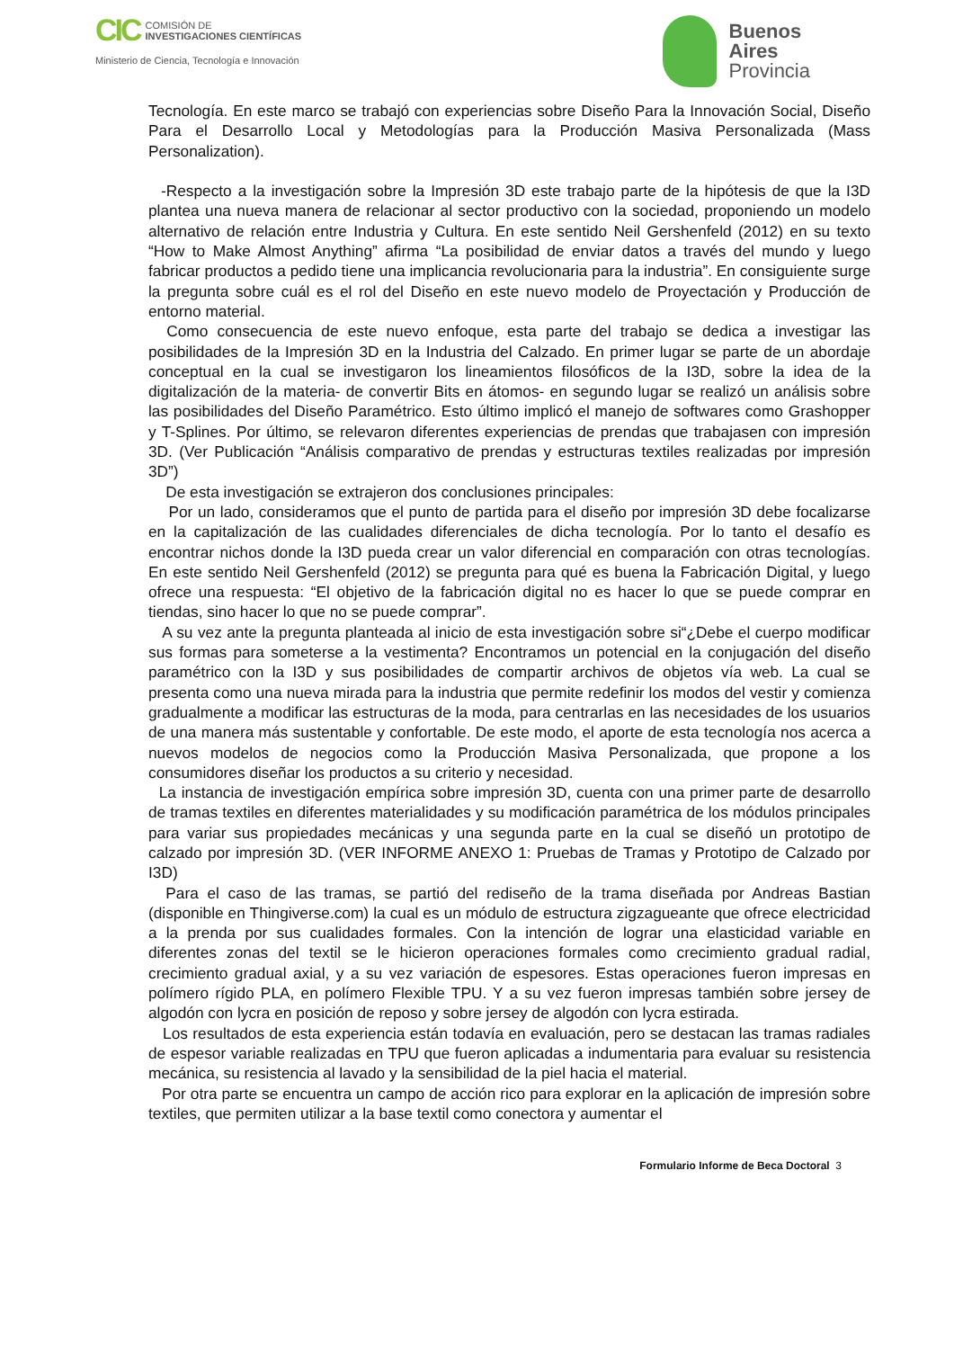CIC COMISIÓN DE
INVESTIGACIONES CIENTÍFICAS
Ministerio de Ciencia, Tecnología e Innovación
Buenos
Aires
Provincia
Tecnología. En este marco se trabajó con experiencias sobre Diseño Para la Innovación Social, Diseño Para el Desarrollo Local y Metodologías para la Producción Masiva Personalizada (Mass Personalization).
-Respecto a la investigación sobre la Impresión 3D este trabajo parte de la hipótesis de que la I3D plantea una nueva manera de relacionar al sector productivo con la sociedad, proponiendo un modelo alternativo de relación entre Industria y Cultura. En este sentido Neil Gershenfeld (2012) en su texto “How to Make Almost Anything” afirma “La posibilidad de enviar datos a través del mundo y luego fabricar productos a pedido tiene una implicancia revolucionaria para la industria”. En consiguiente surge la pregunta sobre cuál es el rol del Diseño en este nuevo modelo de Proyectación y Producción de entorno material.
Como consecuencia de este nuevo enfoque, esta parte del trabajo se dedica a investigar las posibilidades de la Impresión 3D en la Industria del Calzado. En primer lugar se parte de un abordaje conceptual en la cual se investigaron los lineamientos filosóficos de la I3D, sobre la idea de la digitalización de la materia- de convertir Bits en átomos- en segundo lugar se realizó un análisis sobre las posibilidades del Diseño Paramétrico. Esto último implicó el manejo de softwares como Grashopper y T-Splines. Por último, se relevaron diferentes experiencias de prendas que trabajasen con impresión 3D. (Ver Publicación “Análisis comparativo de prendas y estructuras textiles realizadas por impresión 3D”)
De esta investigación se extrajeron dos conclusiones principales:
Por un lado, consideramos que el punto de partida para el diseño por impresión 3D debe focalizarse en la capitalización de las cualidades diferenciales de dicha tecnología. Por lo tanto el desafío es encontrar nichos donde la I3D pueda crear un valor diferencial en comparación con otras tecnologías. En este sentido Neil Gershenfeld (2012) se pregunta para qué es buena la Fabricación Digital, y luego ofrece una respuesta: “El objetivo de la fabricación digital no es hacer lo que se puede comprar en tiendas, sino hacer lo que no se puede comprar”.
A su vez ante la pregunta planteada al inicio de esta investigación sobre si“¿Debe el cuerpo modificar sus formas para someterse a la vestimenta? Encontramos un potencial en la conjugación del diseño paramétrico con la I3D y sus posibilidades de compartir archivos de objetos vía web. La cual se presenta como una nueva mirada para la industria que permite redefinir los modos del vestir y comienza gradualmente a modificar las estructuras de la moda, para centrarlas en las necesidades de los usuarios de una manera más sustentable y confortable. De este modo, el aporte de esta tecnología nos acerca a nuevos modelos de negocios como la Producción Masiva Personalizada, que propone a los consumidores diseñar los productos a su criterio y necesidad.
La instancia de investigación empírica sobre impresión 3D, cuenta con una primer parte de desarrollo de tramas textiles en diferentes materialidades y su modificación paramétrica de los módulos principales para variar sus propiedades mecánicas y una segunda parte en la cual se diseñó un prototipo de calzado por impresión 3D. (VER INFORME ANEXO 1: Pruebas de Tramas y Prototipo de Calzado por I3D)
Para el caso de las tramas, se partió del rediseño de la trama diseñada por Andreas Bastian (disponible en Thingiverse.com) la cual es un módulo de estructura zigzagueante que ofrece electricidad a la prenda por sus cualidades formales. Con la intención de lograr una elasticidad variable en diferentes zonas del textil se le hicieron operaciones formales como crecimiento gradual radial, crecimiento gradual axial, y a su vez variación de espesores. Estas operaciones fueron impresas en polímero rígido PLA, en polímero Flexible TPU. Y a su vez fueron impresas también sobre jersey de algodón con lycra en posición de reposo y sobre jersey de algodón con lycra estirada.
Los resultados de esta experiencia están todavía en evaluación, pero se destacan las tramas radiales de espesor variable realizadas en TPU que fueron aplicadas a indumentaria para evaluar su resistencia mecánica, su resistencia al lavado y la sensibilidad de la piel hacia el material.
Por otra parte se encuentra un campo de acción rico para explorar en la aplicación de impresión sobre textiles, que permiten utilizar a la base textil como conectora y aumentar el
Formulario Informe de Beca Doctoral 3